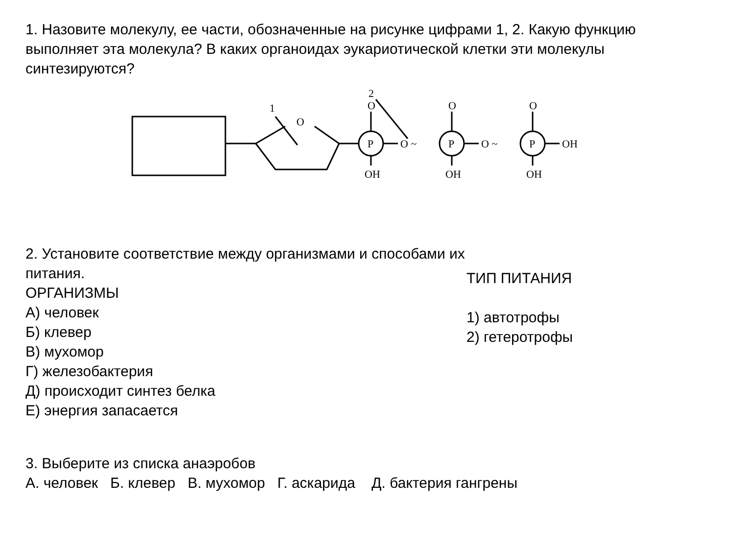1. Назовите молекулу, ее части, обозначенные на рисунке цифрами 1, 2. Какую функцию выполняет эта молекула? В каких органоидах эукариотической клетки эти молекулы синтезируются?
1
2
O
P
P
P
O
O
O
O ~
O ~
OH
OH
OH
OH
2. Установите соответствие между организмами и способами их питания.
ОРГАНИЗМЫ
А) человек
Б) клевер
В) мухомор
Г) железобактерия
Д) происходит синтез белка
Е) энергия запасается
ТИП ПИТАНИЯ
1) автотрофы
2) гетеротрофы
3. Выберите из списка анаэробов
А. человек Б. клевер В. мухомор Г. аскарида Д. бактерия гангрены